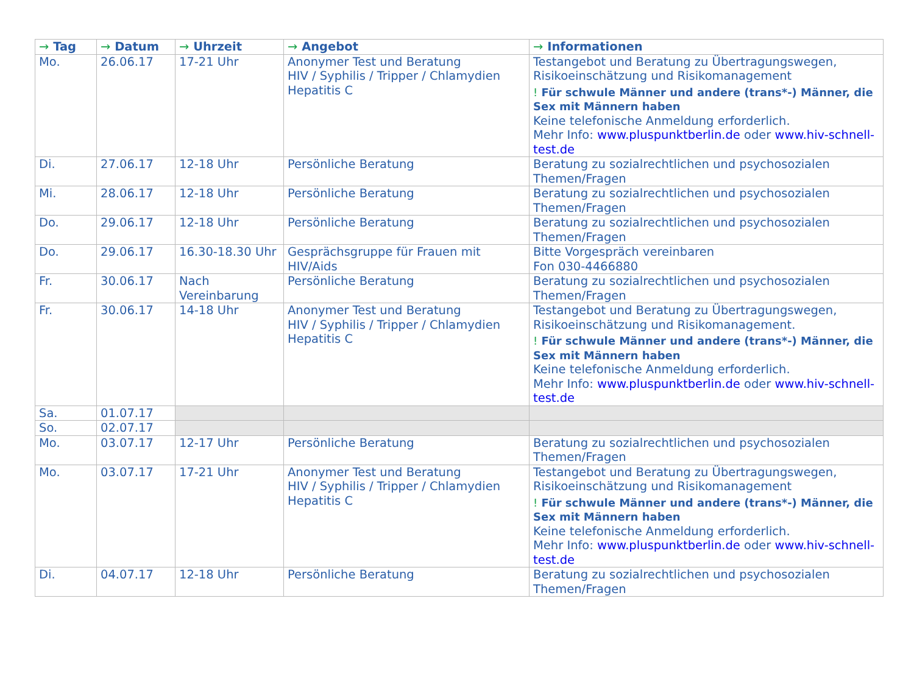| → Tag | → Datum | → Uhrzeit | → Angebot | → Informationen |
| --- | --- | --- | --- | --- |
| Mo. | 26.06.17 | 17-21 Uhr | Anonymer Test und Beratung HIV / Syphilis / Tripper / Chlamydien Hepatitis C | Testangebot und Beratung zu Übertragungswegen, Risikoeinschätzung und Risikomanagement ! Für schwule Männer und andere (trans*-) Männer, die Sex mit Männern haben Keine telefonische Anmeldung erforderlich. Mehr Info: www.pluspunktberlin.de oder www.hiv-schnell-test.de |
| Di. | 27.06.17 | 12-18 Uhr | Persönliche Beratung | Beratung zu sozialrechtlichen und psychosozialen Themen/Fragen |
| Mi. | 28.06.17 | 12-18 Uhr | Persönliche Beratung | Beratung zu sozialrechtlichen und psychosozialen Themen/Fragen |
| Do. | 29.06.17 | 12-18 Uhr | Persönliche Beratung | Beratung zu sozialrechtlichen und psychosozialen Themen/Fragen |
| Do. | 29.06.17 | 16.30-18.30 Uhr | Gesprächsgruppe für Frauen mit HIV/Aids | Bitte Vorgespräch vereinbaren Fon 030-4466880 |
| Fr. | 30.06.17 | Nach Vereinbarung | Persönliche Beratung | Beratung zu sozialrechtlichen und psychosozialen Themen/Fragen |
| Fr. | 30.06.17 | 14-18 Uhr | Anonymer Test und Beratung HIV / Syphilis / Tripper / Chlamydien Hepatitis C | Testangebot und Beratung zu Übertragungswegen, Risikoeinschätzung und Risikomanagement. ! Für schwule Männer und andere (trans*-) Männer, die Sex mit Männern haben Keine telefonische Anmeldung erforderlich. Mehr Info: www.pluspunktberlin.de oder www.hiv-schnell-test.de |
| Sa. | 01.07.17 | | | |
| So. | 02.07.17 | | | |
| Mo. | 03.07.17 | 12-17 Uhr | Persönliche Beratung | Beratung zu sozialrechtlichen und psychosozialen Themen/Fragen |
| Mo. | 03.07.17 | 17-21 Uhr | Anonymer Test und Beratung HIV / Syphilis / Tripper / Chlamydien Hepatitis C | Testangebot und Beratung zu Übertragungswegen, Risikoeinschätzung und Risikomanagement ! Für schwule Männer und andere (trans*-) Männer, die Sex mit Männern haben Keine telefonische Anmeldung erforderlich. Mehr Info: www.pluspunktberlin.de oder www.hiv-schnell-test.de |
| Di. | 04.07.17 | 12-18 Uhr | Persönliche Beratung | Beratung zu sozialrechtlichen und psychosozialen Themen/Fragen |